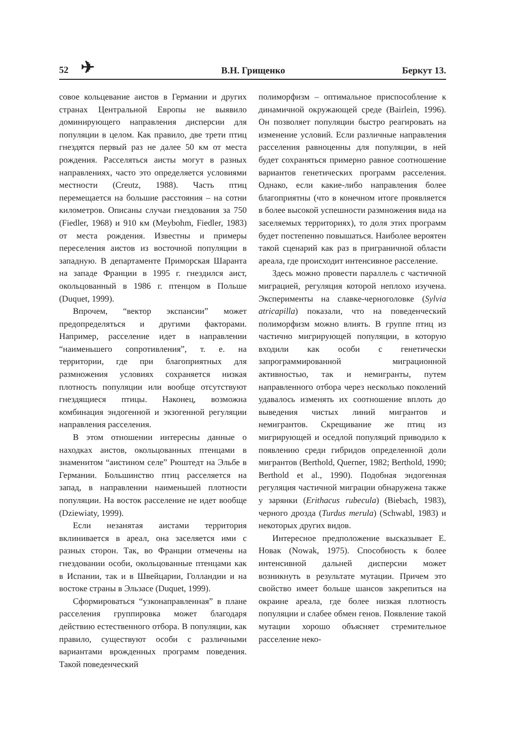52 ✈ В.Н. Грищенко Беркут 13.
совое кольцевание аистов в Германии и других странах Центральной Европы не выявило доминирующего направления дисперсии для популяции в целом. Как правило, две трети птиц гнездятся первый раз не далее 50 км от места рождения. Расселяться аисты могут в разных направлениях, часто это определяется условиями местности (Creutz, 1988). Часть птиц перемещается на большие расстояния – на сотни километров. Описаны случаи гнездования за 750 (Fiedler, 1968) и 910 км (Meybohm, Fiedler, 1983) от места рождения. Известны и примеры переселения аистов из восточной популяции в западную. В департаменте Приморская Шаранта на западе Франции в 1995 г. гнездился аист, окольцованный в 1986 г. птенцом в Польше (Duquet, 1999).
Впрочем, “вектор экспансии” может предопределяться и другими факторами. Например, расселение идет в направлении “наименьшего сопротивления”, т. е. на территории, где при благоприятных для размножения условиях сохраняется низкая плотность популяции или вообще отсутствуют гнездящиеся птицы. Наконец, возможна комбинация эндогенной и экзогенной регуляции направления расселения.
В этом отношении интересны данные о находках аистов, окольцованных птенцами в знаменитом “аистином селе” Рюштедт на Эльбе в Германии. Большинство птиц расселяется на запад, в направлении наименьшей плотности популяции. На восток расселение не идет вообще (Dziewiaty, 1999).
Если незанятая аистами территория вклинивается в ареал, она заселяется ими с разных сторон. Так, во Франции отмечены на гнездовании особи, окольцованные птенцами как в Испании, так и в Швейцарии, Голландии и на востоке страны в Эльзасе (Duquet, 1999).
Сформироваться “узконаправленная” в плане расселения группировка может благодаря действию естественного отбора. В популяции, как правило, существуют особи с различными вариантами врожденных программ поведения. Такой поведенческий
полиморфизм – оптимальное приспособление к динамичной окружающей среде (Bairlein, 1996). Он позволяет популяции быстро реагировать на изменение условий. Если различные направления расселения равноценны для популяции, в ней будет сохраняться примерно равное соотношение вариантов генетических программ расселения. Однако, если какие-либо направления более благоприятны (что в конечном итоге проявляется в более высокой успешности размножения вида на заселяемых территориях), то доля этих программ будет постепенно повышаться. Наиболее вероятен такой сценарий как раз в приграничной области ареала, где происходит интенсивное расселение.
Здесь можно провести параллель с частичной миграцией, регуляция которой неплохо изучена. Эксперименты на славке-черноголовке (Sylvia atricapilla) показали, что на поведенческий полиморфизм можно влиять. В группе птиц из частично мигрирующей популяции, в которую входили как особи с генетически запрограммированной миграционной активностью, так и немигранты, путем направленного отбора через несколько поколений удавалось изменять их соотношение вплоть до выведения чистых линий мигрантов и немигрантов. Скрещивание же птиц из мигрирующей и оседлой популяций приводило к появлению среди гибридов определенной доли мигрантов (Berthold, Querner, 1982; Berthold, 1990; Berthold et al., 1990). Подобная эндогенная регуляция частичной миграции обнаружена также у зарянки (Erithacus rubecula) (Biebach, 1983), черного дрозда (Turdus merula) (Schwabl, 1983) и некоторых других видов.
Интересное предположение высказывает Е. Новак (Nowak, 1975). Способность к более интенсивной дальней дисперсии может возникнуть в результате мутации. Причем это свойство имеет больше шансов закрепиться на окраине ареала, где более низкая плотность популяции и слабее обмен генов. Появление такой мутации хорошо объясняет стремительное расселение неко-